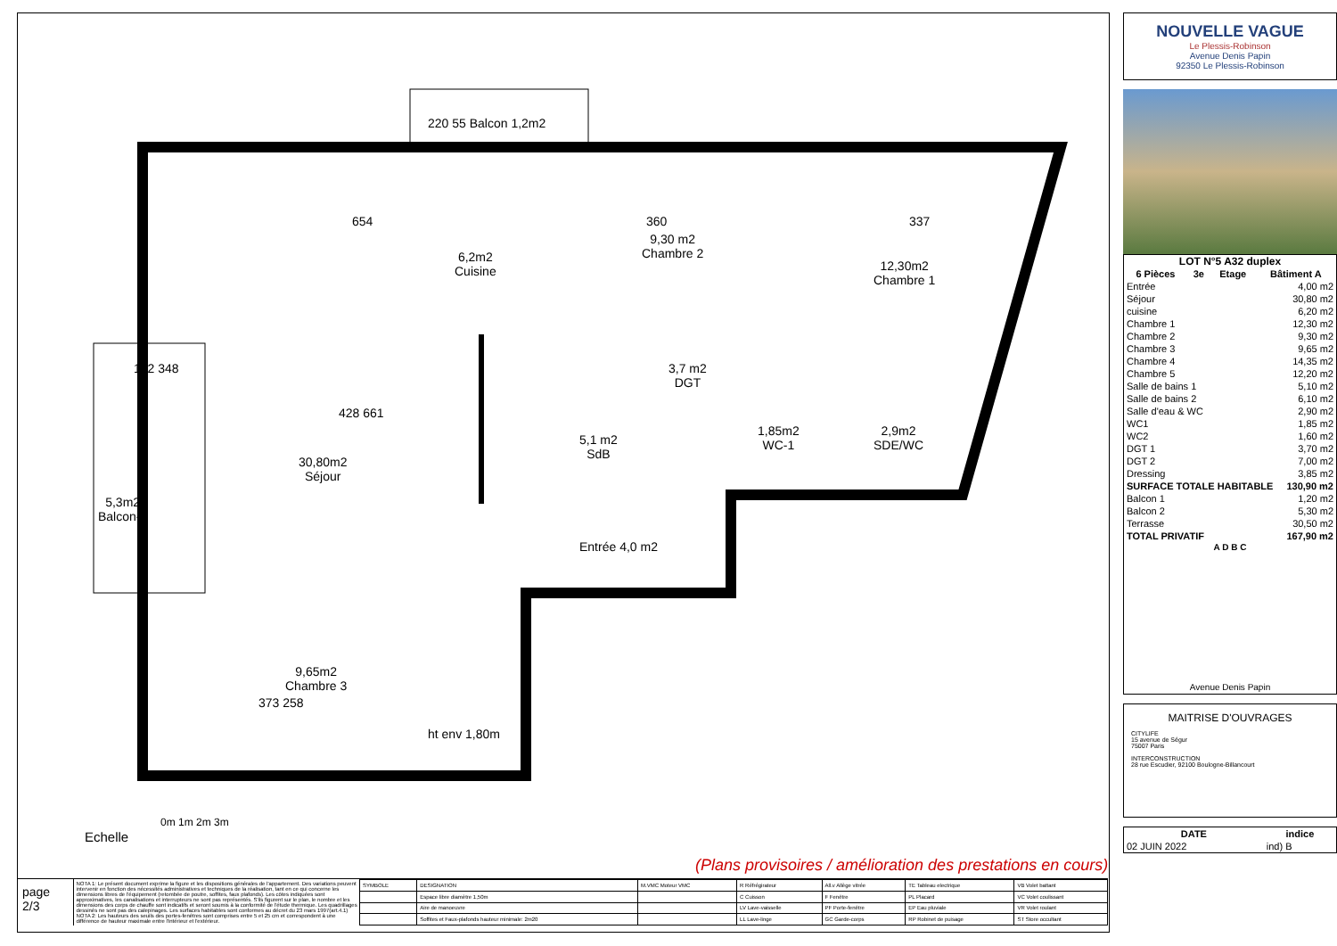6,2m2
Cuisine
9,30 m2
Chambre 2
12,30m2
Chambre 1
3,7 m2
DGT
5,1 m2
SdB
1,85m2
WC-1
2,9m2
SDE/WC
30,80m2
Séjour
5,3m2
Balcon-2
220 55 Balcon 1,2m2
Entrée 4,0 m2
9,65m2
Chambre 3
654 360 337
428 661
152 348
373 258
ht env 1,80m
Echelle
0m 1m 2m 3m
(Plans provisoires / amélioration des prestations en cours)
page 2/3
NOTA 1: Le présent document exprime la figure et les dispositions générales de l'appartement. Des variations peuvent intervenir en fonction des nécessités administratives et techniques de la réalisation, tant en ce qui concerne les dimensions libres de l'équipement (retombée de poutre, soffites, faux plafonds). Les côtes indiquées sont approximatives, les canalisations et interrupteurs ne sont pas représentés. S'ils figurent sur le plan, le nombre et les dimensions des corps de chauffe sont indicatifs et seront soumis à la conformité de l'étude thermique. Les quadrillages dessinés ne sont pas des calepinages. Les surfaces habitables sont conformes au décret du 23 mars 1997(art.4.1)
NOTA 2: Les hauteurs des seuils des portes-fenêtres sont comprises entre 5 et 25 cm et correspondent à une différence de hauteur maximale entre l'intérieur et l'extérieur.
| SYMBOLE | DESIGNATION | M.VMC Moteur VMC | R Réfrégirateur | All.v Allège vitrée | TE Tableau electrique | VB Volet battant |
| | Espace libre diamètre 1,50m | | C Cuisson | F Fenêtre | PL Placard | VC Volet coulissant |
| | Aire de manoeuvre | | LV Lave-vaisselle | PF Porte-fenêtre | EP Eau pluviale | VR Volet roulant |
| | Soffites et Faux-plafonds hauteur minimale: 2m20 | | LL Lave-linge | GC Garde-corps | RP Robinet de puisage | ST Store occultant |
NOUVELLE VAGUE
Le Plessis-Robinson
Avenue Denis Papin
92350 Le Plessis-Robinson
LOT N°5 A32 duplex
| 6 Pièces | 3e | Etage | Bâtiment A |
| --- | --- | --- | --- |
| Entrée | 4,00 m2 |
| Séjour | 30,80 m2 |
| cuisine | 6,20 m2 |
| Chambre 1 | 12,30 m2 |
| Chambre 2 | 9,30 m2 |
| Chambre 3 | 9,65 m2 |
| Chambre 4 | 14,35 m2 |
| Chambre 5 | 12,20 m2 |
| Salle de bains 1 | 5,10 m2 |
| Salle de bains 2 | 6,10 m2 |
| Salle d'eau & WC | 2,90 m2 |
| WC1 | 1,85 m2 |
| WC2 | 1,60 m2 |
| DGT 1 | 3,70 m2 |
| DGT 2 | 7,00 m2 |
| Dressing | 3,85 m2 |
| SURFACE TOTALE HABITABLE | 130,90 m2 |
| Balcon 1 | 1,20 m2 |
| Balcon 2 | 5,30 m2 |
| Terrasse | 30,50 m2 |
| TOTAL PRIVATIF | 167,90 m2 |
A D B C
Avenue Denis Papin
MAITRISE D'OUVRAGES
CITYLIFE
15 avenue de Ségur
75007 Paris
INTERCONSTRUCTION
28 rue Escudier, 92100 Boulogne-Billancourt
| DATE | indice |
| --- | --- |
| 02 JUIN 2022 | ind) B |